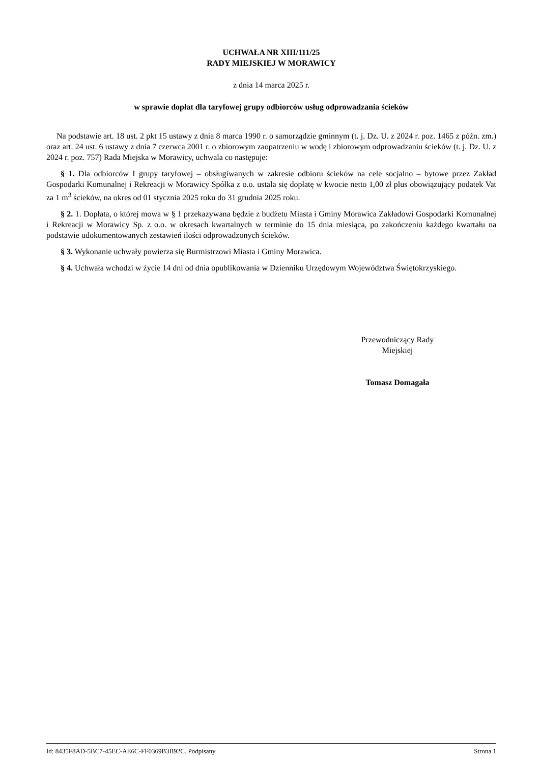UCHWAŁA NR XIII/111/25
RADY MIEJSKIEJ W MORAWICY
z dnia 14 marca 2025 r.
w sprawie dopłat dla taryfowej grupy odbiorców usług odprowadzania ścieków
Na podstawie art. 18 ust. 2 pkt 15 ustawy z dnia 8 marca 1990 r. o samorządzie gminnym (t. j. Dz. U. z 2024 r. poz. 1465 z późn. zm.) oraz art. 24 ust. 6 ustawy z dnia 7 czerwca 2001 r. o zbiorowym zaopatrzeniu w wodę i zbiorowym odprowadzaniu ścieków (t. j. Dz. U. z 2024 r. poz. 757) Rada Miejska w Morawicy, uchwala co następuje:
§ 1. Dla odbiorców I grupy taryfowej – obsługiwanych w zakresie odbioru ścieków na cele socjalno – bytowe przez Zakład Gospodarki Komunalnej i Rekreacji w Morawicy Spółka z o.o. ustala się dopłatę w kwocie netto 1,00 zł plus obowiązujący podatek Vat za 1 m<sup>3</sup> ścieków, na okres od 01 stycznia 2025 roku do 31 grudnia 2025 roku.
§ 2. 1. Dopłata, o której mowa w § 1 przekazywana będzie z budżetu Miasta i Gminy Morawica Zakładowi Gospodarki Komunalnej i Rekreacji w Morawicy Sp. z o.o. w okresach kwartalnych w terminie do 15 dnia miesiąca, po zakończeniu każdego kwartału na podstawie udokumentowanych zestawień ilości odprowadzonych ścieków.
§ 3. Wykonanie uchwały powierza się Burmistrzowi Miasta i Gminy Morawica.
§ 4. Uchwała wchodzi w życie 14 dni od dnia opublikowania w Dzienniku Urzędowym Województwa Świętokrzyskiego.
Przewodniczący Rady
Miejskiej
Tomasz Domagała
Id: 8435F8AD-5BC7-45EC-AE6C-FF0369B3B92C. Podpisany Strona 1